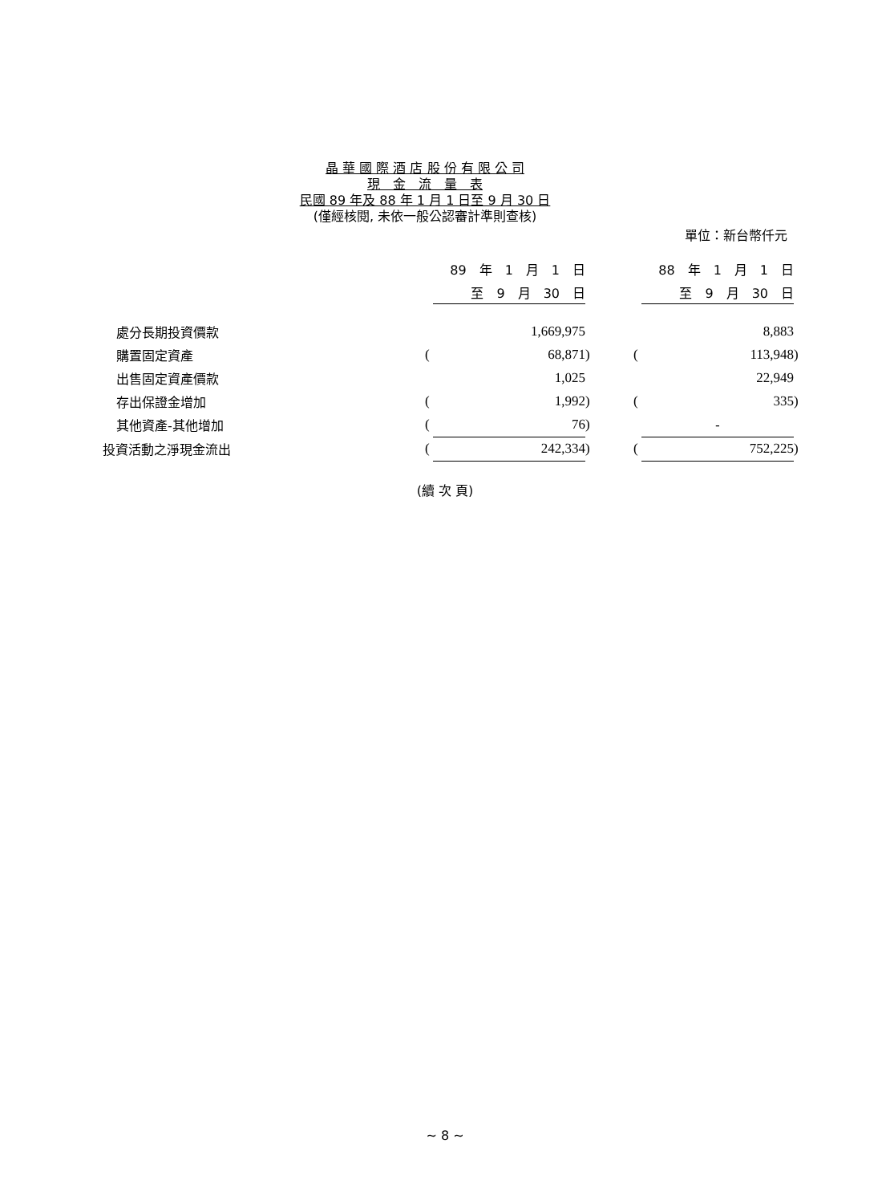晶 華 國 際 酒 店 股 份 有 限 公 司
現　金　流　量　表
民國 89 年及 88 年 1 月 1 日至 9 月 30 日
(僅經核閱, 未依一般公認審計準則查核)
單位：新台幣仟元
| | | 89 年 1 月 1 日 | | | | 88 年 1 月 1 日 | |
| --- | --- | --- | --- | --- | --- | --- | --- |
| | | 至 9 月 30 日 | | | | 至 9 月 30 日 | |
| 處分長期投資價款 | | 1,669,975 | | | | 8,883 | |
| 購置固定資產 | ( | 68,871 | ) | | ( | 113,948 | ) |
| 出售固定資產價款 | | 1,025 | | | | 22,949 | |
| 存出保證金增加 | ( | 1,992 | ) | | ( | 335 | ) |
| 其他資產-其他增加 | ( | 76 | ) | | | - | |
| 投資活動之淨現金流出 | ( | 242,334 | ) | | ( | 752,225 | ) |
(續 次 頁)
~ 8 ~